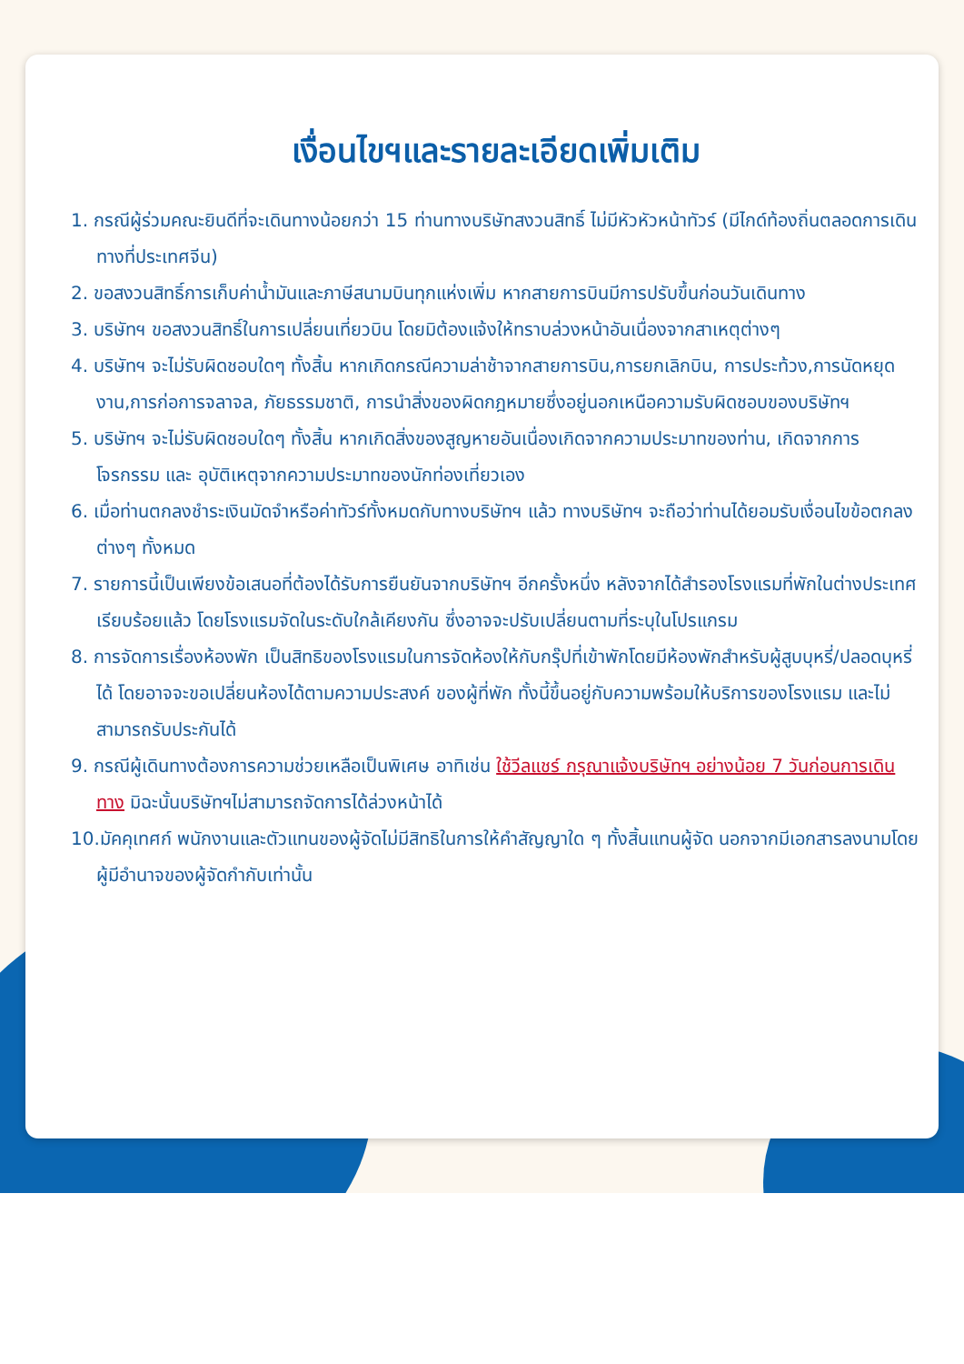เงื่อนไขฯและรายละเอียดเพิ่มเติม
1. กรณีผู้ร่วมคณะยินดีที่จะเดินทางน้อยกว่า 15 ท่านทางบริษัทสงวนสิทธิ์ ไม่มีหัวหัวหน้าทัวร์ (มีไกด์ท้องถิ่นตลอดการเดินทางที่ประเทศจีน)
2. ขอสงวนสิทธิ์การเก็บค่าน้ำมันและภาษีสนามบินทุกแห่งเพิ่ม หากสายการบินมีการปรับขึ้นก่อนวันเดินทาง
3. บริษัทฯ ขอสงวนสิทธิ์ในการเปลี่ยนเที่ยวบิน โดยมิต้องแจ้งให้ทราบล่วงหน้าอันเนื่องจากสาเหตุต่างๆ
4. บริษัทฯ จะไม่รับผิดชอบใดๆ ทั้งสิ้น หากเกิดกรณีความล่าช้าจากสายการบิน,การยกเลิกบิน, การประท้วง,การนัดหยุดงาน,การก่อการจลาจล, ภัยธรรมชาติ, การนำสิ่งของผิดกฎหมายซึ่งอยู่นอกเหนือความรับผิดชอบของบริษัทฯ
5. บริษัทฯ จะไม่รับผิดชอบใดๆ ทั้งสิ้น หากเกิดสิ่งของสูญหายอันเนื่องเกิดจากความประมาทของท่าน, เกิดจากการโจรกรรม และ อุบัติเหตุจากความประมาทของนักท่องเที่ยวเอง
6. เมื่อท่านตกลงชำระเงินมัดจำหรือค่าทัวร์ทั้งหมดกับทางบริษัทฯ แล้ว ทางบริษัทฯ จะถือว่าท่านได้ยอมรับเงื่อนไขข้อตกลงต่างๆ ทั้งหมด
7. รายการนี้เป็นเพียงข้อเสนอที่ต้องได้รับการยืนยันจากบริษัทฯ อีกครั้งหนึ่ง หลังจากได้สำรองโรงแรมที่พักในต่างประเทศเรียบร้อยแล้ว โดยโรงแรมจัดในระดับใกล้เคียงกัน ซึ่งอาจจะปรับเปลี่ยนตามที่ระบุในโปรแกรม
8. การจัดการเรื่องห้องพัก เป็นสิทธิของโรงแรมในการจัดห้องให้กับกรุ๊ปที่เข้าพักโดยมีห้องพักสำหรับผู้สูบบุหรี่/ปลอดบุหรี่ได้ โดยอาจจะขอเปลี่ยนห้องได้ตามความประสงค์ ของผู้ที่พัก ทั้งนี้ขึ้นอยู่กับความพร้อมให้บริการของโรงแรม และไม่สามารถรับประกันได้
9. กรณีผู้เดินทางต้องการความช่วยเหลือเป็นพิเศษ อาทิเช่น ใช้วีลแชร์ กรุณาแจ้งบริษัทฯ อย่างน้อย 7 วันก่อนการเดินทาง มิฉะนั้นบริษัทฯไม่สามารถจัดการได้ล่วงหน้าได้
10.มัคคุเทศก์ พนักงานและตัวแทนของผู้จัดไม่มีสิทธิในการให้คำสัญญาใด ๆ ทั้งสิ้นแทนผู้จัด นอกจากมีเอกสารลงนามโดยผู้มีอำนาจของผู้จัดกำกับเท่านั้น